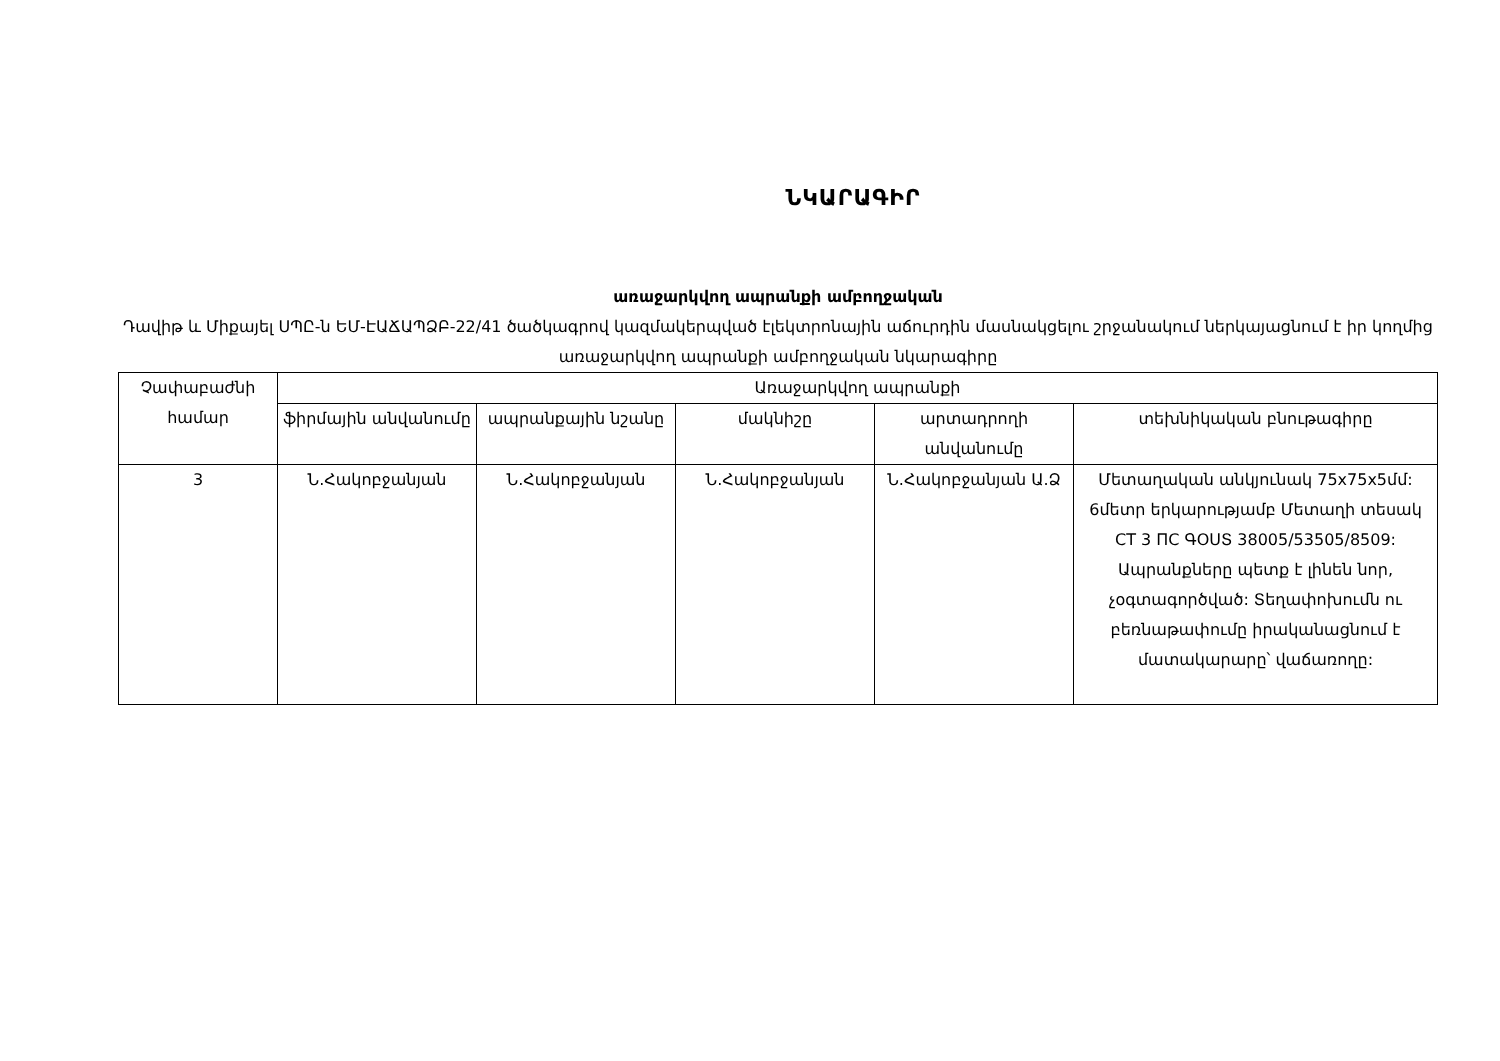ՆԿԱՐԱԳԻՐ
առաջարկվող ապրանքի ամբողջական
Դավիթ և Միքայել ՍՊԸ-ն ԵՄ-ԷԱՃԱՊՁԲ-22/41 ծածկագրով կազմակերպված էլեկտրոնային աճուրդին մասնակցելու շրջանակում ներկայացնում է իր կողմից առաջարկվող ապրանքի ամբողջական նկարագիրը
| Չափաբաժնի համար | Առաջարկվող ապրանքի | | | | |
| --- | --- | --- | --- | --- | --- |
| | ֆիրմային անվանումը | ապրանքային նշանը | մակնիշը | արտադրողի անվանումը | տեխնիկական բնութագիրը |
| 3 | Ն.Հակոբջանյան | Ն.Հակոբջանյան | Ն.Հակոբջանյան | Ն.Հակոբջանյան Ա.Ձ | Մետաղական անկյունակ 75x75x5մմ: 6մետր երկարությամբ Մետաղի տեսակ СТ 3 ПС ԳՕՍՏ 38005/53505/8509: Ապրանքները պետք է լինեն նոր, չօգտագործված: Տեղափոխումն ու բեռնաթափումը իրականացնում է մատակարարը՝ վաճառողը: |